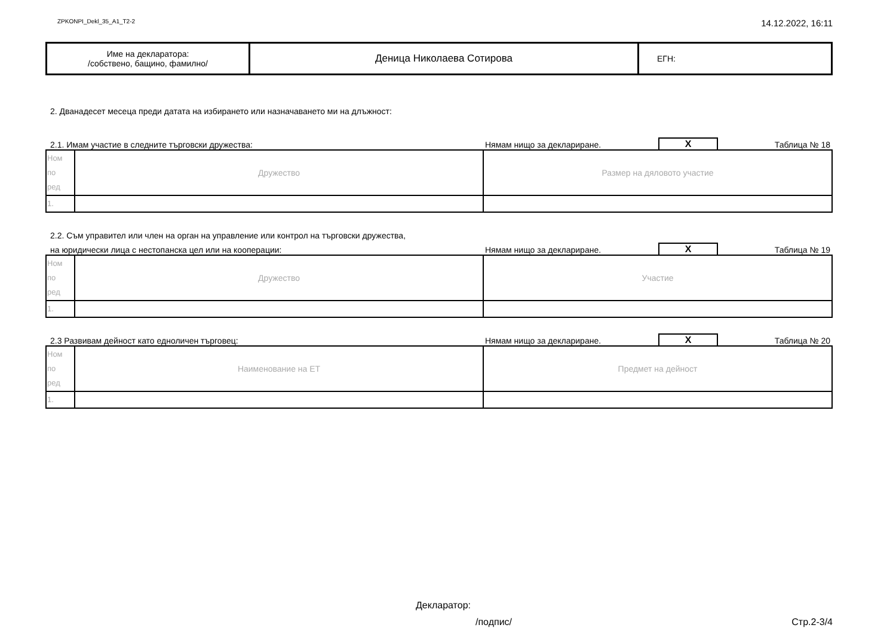ZPKONPI_Dekl_35_A1_T2-2
14.12.2022, 16:11
| Име на декларатора: /собствено, бащино, фамилно/ | Деница Николаева Сотирова | ЕГН: |
2. Дванадесет месеца преди датата на избирането или назначаването ми на длъжност:
2.1. Имам участие в следните търговски дружества:
Нямам нищо за деклариране.
X
Таблица № 18
| Ном по ред | Дружество | Размер на дяловото участие |
| 1. | | |
2.2. Съм управител или член на орган на управление или контрол на търговски дружества,
на юридически лица с нестопанска цел или на кооперации:
Нямам нищо за деклариране.
X
Таблица № 19
| Ном по ред | Дружество | Участие |
| 1. | | |
2.3 Развивам дейност като едноличен търговец:
Нямам нищо за деклариране.
X
Таблица № 20
| Ном по ред | Наименование на ЕТ | Предмет на дейност |
| 1. | | |
Декларатор:
/подпис/ Стр.2-3/4